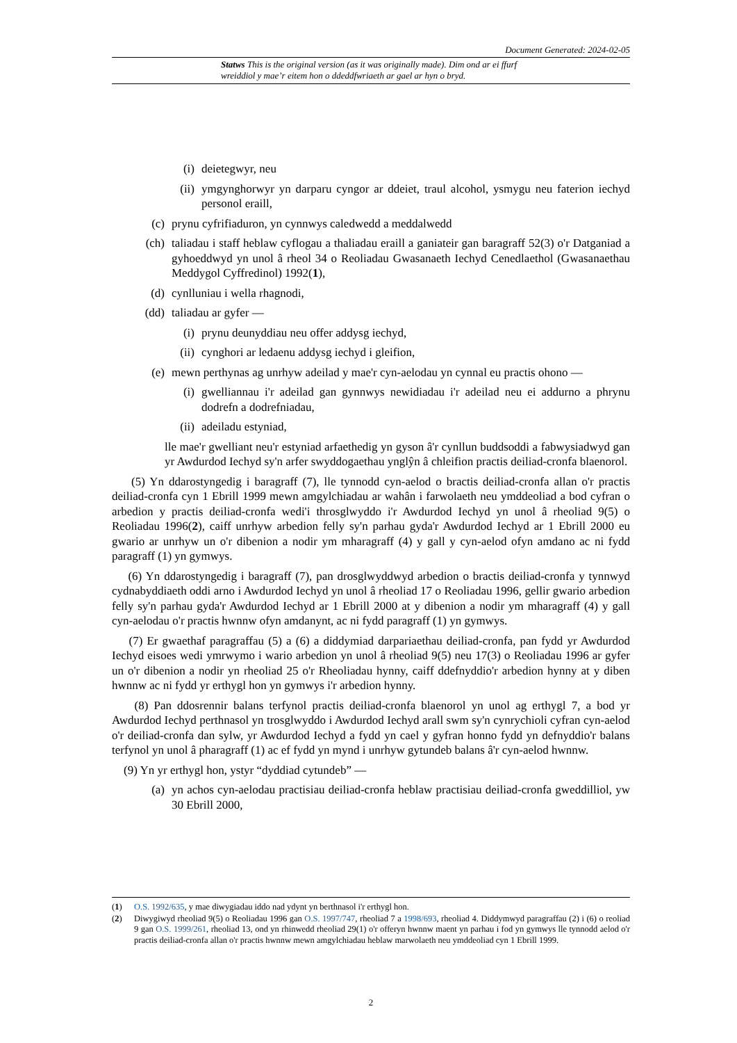Document Generated: 2024-02-05
Statws This is the original version (as it was originally made). Dim ond ar ei ffurf wreiddiol y mae’r eitem hon o ddeddfwriaeth ar gael ar hyn o bryd.
(i) deietegwyr, neu
(ii) ymgynghorwyr yn darparu cyngor ar ddeiet, traul alcohol, ysmygu neu faterion iechyd personol eraill,
(c) prynu cyfrifiaduron, yn cynnwys caledwedd a meddalwedd
(ch) taliadau i staff heblaw cyflogau a thaliadau eraill a ganiateir gan baragraff 52(3) o'r Datganiad a gyhoeddwyd yn unol â rheol 34 o Reoliadau Gwasanaeth Iechyd Cenedlaethol (Gwasanaethau Meddygol Cyffredinol) 1992(1),
(d) cynlluniau i wella rhagnodi,
(dd) taliadau ar gyfer —
(i) prynu deunyddiau neu offer addysg iechyd,
(ii) cynghori ar ledaenu addysg iechyd i gleifion,
(e) mewn perthynas ag unrhyw adeilad y mae'r cyn-aelodau yn cynnal eu practis ohono —
(i) gwelliannau i'r adeilad gan gynnwys newidiadau i'r adeilad neu ei addurno a phrynu dodrefn a dodrefniadau,
(ii) adeiladu estyniad,
lle mae'r gwelliant neu'r estyniad arfaethedig yn gyson â'r cynllun buddsoddi a fabwysiadwyd gan yr Awdurdod Iechyd sy'n arfer swyddogaethau ynglŷn â chleifion practis deiliad-cronfa blaenorol.
(5) Yn ddarostyngedig i baragraff (7), lle tynnodd cyn-aelod o bractis deiliad-cronfa allan o'r practis deiliad-cronfa cyn 1 Ebrill 1999 mewn amgylchiadau ar wahân i farwolaeth neu ymddeoliad a bod cyfran o arbedion y practis deiliad-cronfa wedi'i throsglwyddo i'r Awdurdod Iechyd yn unol â rheoliad 9(5) o Reoliadau 1996(2), caiff unrhyw arbedion felly sy'n parhau gyda'r Awdurdod Iechyd ar 1 Ebrill 2000 eu gwario ar unrhyw un o'r dibenion a nodir ym mharagraff (4) y gall y cyn-aelod ofyn amdano ac ni fydd paragraff (1) yn gymwys.
(6) Yn ddarostyngedig i baragraff (7), pan drosglwyddwyd arbedion o bractis deiliad-cronfa y tynnwyd cydnabyddiaeth oddi arno i Awdurdod Iechyd yn unol â rheoliad 17 o Reoliadau 1996, gellir gwario arbedion felly sy'n parhau gyda'r Awdurdod Iechyd ar 1 Ebrill 2000 at y dibenion a nodir ym mharagraff (4) y gall cyn-aelodau o'r practis hwnnw ofyn amdanynt, ac ni fydd paragraff (1) yn gymwys.
(7) Er gwaethaf paragraffau (5) a (6) a diddymiad darpariaethau deiliad-cronfa, pan fydd yr Awdurdod Iechyd eisoes wedi ymrwymo i wario arbedion yn unol â rheoliad 9(5) neu 17(3) o Reoliadau 1996 ar gyfer un o'r dibenion a nodir yn rheoliad 25 o'r Rheoliadau hynny, caiff ddefnyddio'r arbedion hynny at y diben hwnnw ac ni fydd yr erthygl hon yn gymwys i'r arbedion hynny.
(8) Pan ddosrennir balans terfynol practis deiliad-cronfa blaenorol yn unol ag erthygl 7, a bod yr Awdurdod Iechyd perthnasol yn trosglwyddo i Awdurdod Iechyd arall swm sy'n cynrychioli cyfran cyn-aelod o'r deiliad-cronfa dan sylw, yr Awdurdod Iechyd a fydd yn cael y gyfran honno fydd yn defnyddio'r balans terfynol yn unol â pharagraff (1) ac ef fydd yn mynd i unrhyw gytundeb balans â'r cyn-aelod hwnnw.
(9) Yn yr erthygl hon, ystyr “dyddiad cytundeb” —
(a) yn achos cyn-aelodau practisiau deiliad-cronfa heblaw practisiau deiliad-cronfa gweddilliol, yw 30 Ebrill 2000,
(1) O.S. 1992/635, y mae diwygiadau iddo nad ydynt yn berthnasol i'r erthygl hon.
(2) Diwygiwyd rheoliad 9(5) o Reoliadau 1996 gan O.S. 1997/747, rheoliad 7 a 1998/693, rheoliad 4. Diddymwyd paragraffau (2) i (6) o reoliad 9 gan O.S. 1999/261, rheoliad 13, ond yn rhinwedd rheoliad 29(1) o'r offeryn hwnnw maent yn parhau i fod yn gymwys lle tynnodd aelod o'r practis deiliad-cronfa allan o'r practis hwnnw mewn amgylchiadau heblaw marwolaeth neu ymddeoliad cyn 1 Ebrill 1999.
2